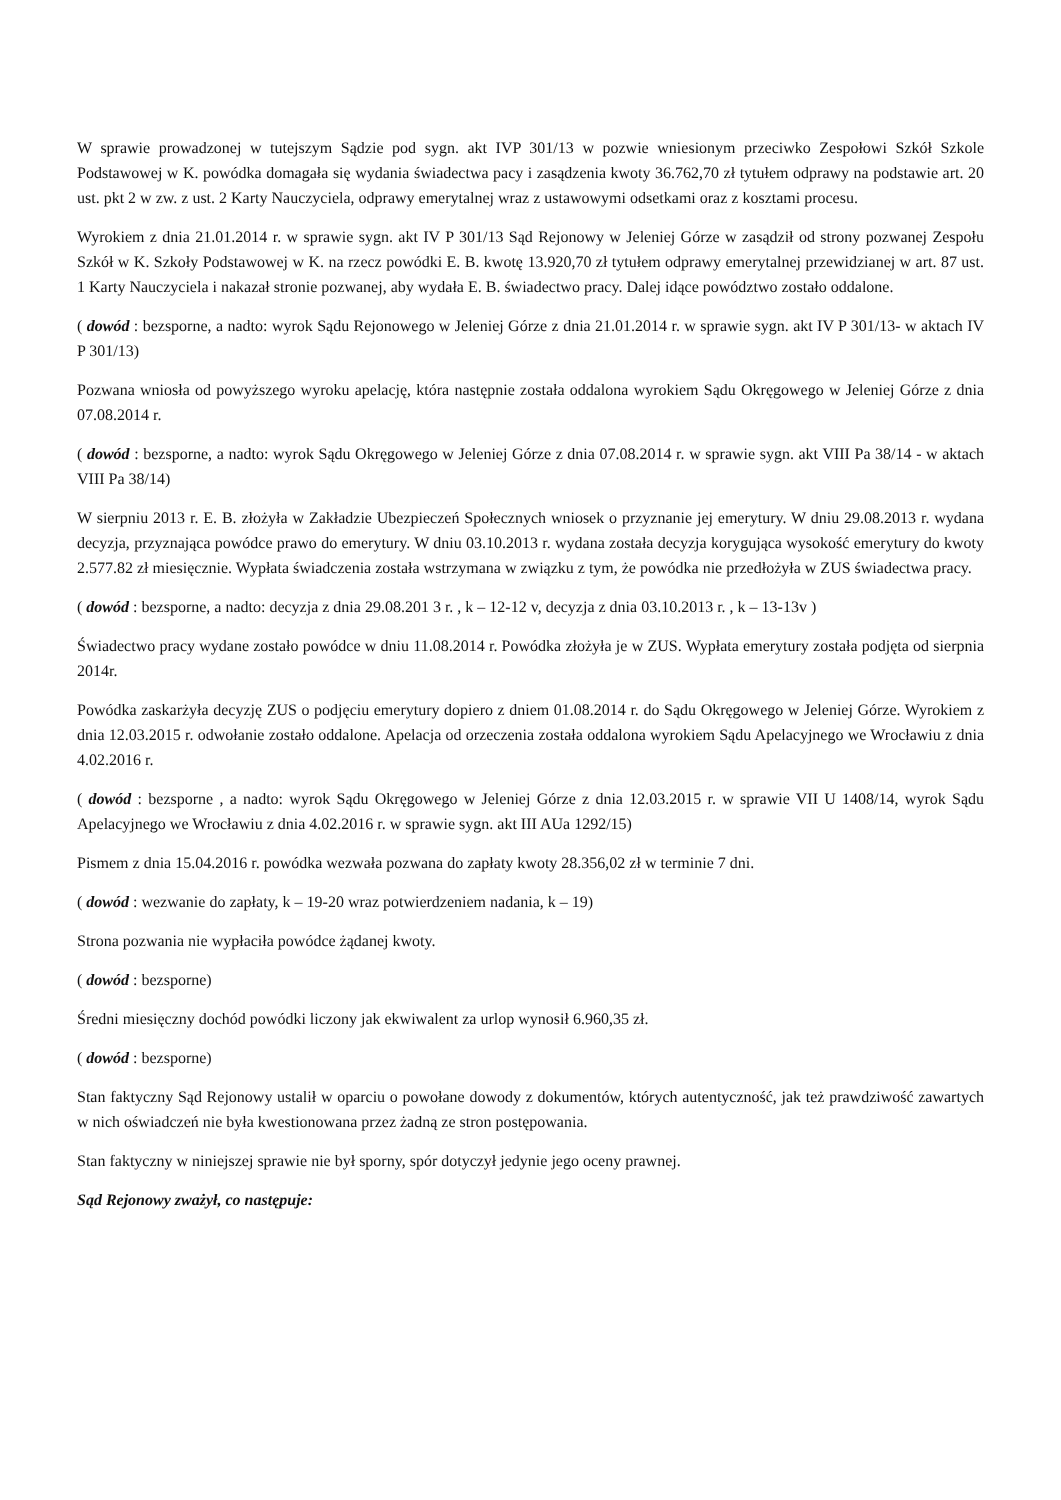W sprawie prowadzonej w tutejszym Sądzie pod sygn. akt IVP 301/13 w pozwie wniesionym przeciwko Zespołowi Szkół Szkole Podstawowej w K. powódka domagała się wydania świadectwa pacy i zasądzenia kwoty 36.762,70 zł tytułem odprawy na podstawie art. 20 ust. pkt 2 w zw. z ust. 2 Karty Nauczyciela, odprawy emerytalnej wraz z ustawowymi odsetkami oraz z kosztami procesu.
Wyrokiem z dnia 21.01.2014 r. w sprawie sygn. akt IV P 301/13 Sąd Rejonowy w Jeleniej Górze w zasądził od strony pozwanej Zespołu Szkół w K. Szkoły Podstawowej w K. na rzecz powódki E. B. kwotę 13.920,70 zł tytułem odprawy emerytalnej przewidzianej w art. 87 ust. 1 Karty Nauczyciela i nakazał stronie pozwanej, aby wydała E. B. świadectwo pracy. Dalej idące powództwo zostało oddalone.
( dowód : bezsporne, a nadto: wyrok Sądu Rejonowego w Jeleniej Górze z dnia 21.01.2014 r. w sprawie sygn. akt IV P 301/13- w aktach IV P 301/13)
Pozwana wniosła od powyższego wyroku apelację, która następnie została oddalona wyrokiem Sądu Okręgowego w Jeleniej Górze z dnia 07.08.2014 r.
( dowód : bezsporne, a nadto: wyrok Sądu Okręgowego w Jeleniej Górze z dnia 07.08.2014 r. w sprawie sygn. akt VIII Pa 38/14 - w aktach VIII Pa 38/14)
W sierpniu 2013 r. E. B. złożyła w Zakładzie Ubezpieczeń Społecznych wniosek o przyznanie jej emerytury. W dniu 29.08.2013 r. wydana decyzja, przyznająca powódce prawo do emerytury. W dniu 03.10.2013 r. wydana została decyzja korygująca wysokość emerytury do kwoty 2.577.82 zł miesięcznie. Wypłata świadczenia została wstrzymana w związku z tym, że powódka nie przedłożyła w ZUS świadectwa pracy.
( dowód : bezsporne, a nadto: decyzja z dnia 29.08.201 3 r. , k – 12-12 v, decyzja z dnia 03.10.2013 r. , k – 13-13v )
Świadectwo pracy wydane zostało powódce w dniu 11.08.2014 r. Powódka złożyła je w ZUS. Wypłata emerytury została podjęta od sierpnia 2014r.
Powódka zaskarżyła decyzję ZUS o podjęciu emerytury dopiero z dniem 01.08.2014 r. do Sądu Okręgowego w Jeleniej Górze. Wyrokiem z dnia 12.03.2015 r. odwołanie zostało oddalone. Apelacja od orzeczenia została oddalona wyrokiem Sądu Apelacyjnego we Wrocławiu z dnia 4.02.2016 r.
( dowód : bezsporne , a nadto: wyrok Sądu Okręgowego w Jeleniej Górze z dnia 12.03.2015 r. w sprawie VII U 1408/14, wyrok Sądu Apelacyjnego we Wrocławiu z dnia 4.02.2016 r. w sprawie sygn. akt III AUa 1292/15)
Pismem z dnia 15.04.2016 r. powódka wezwała pozwana do zapłaty kwoty 28.356,02 zł w terminie 7 dni.
( dowód : wezwanie do zapłaty, k – 19-20 wraz potwierdzeniem nadania, k – 19)
Strona pozwania nie wypłaciła powódce żądanej kwoty.
( dowód : bezsporne)
Średni miesięczny dochód powódki liczony jak ekwiwalent za urlop wynosił 6.960,35 zł.
( dowód : bezsporne)
Stan faktyczny Sąd Rejonowy ustalił w oparciu o powołane dowody z dokumentów, których autentyczność, jak też prawdziwość zawartych w nich oświadczeń nie była kwestionowana przez żadną ze stron postępowania.
Stan faktyczny w niniejszej sprawie nie był sporny, spór dotyczył jedynie jego oceny prawnej.
Sąd Rejonowy zważył, co następuje: